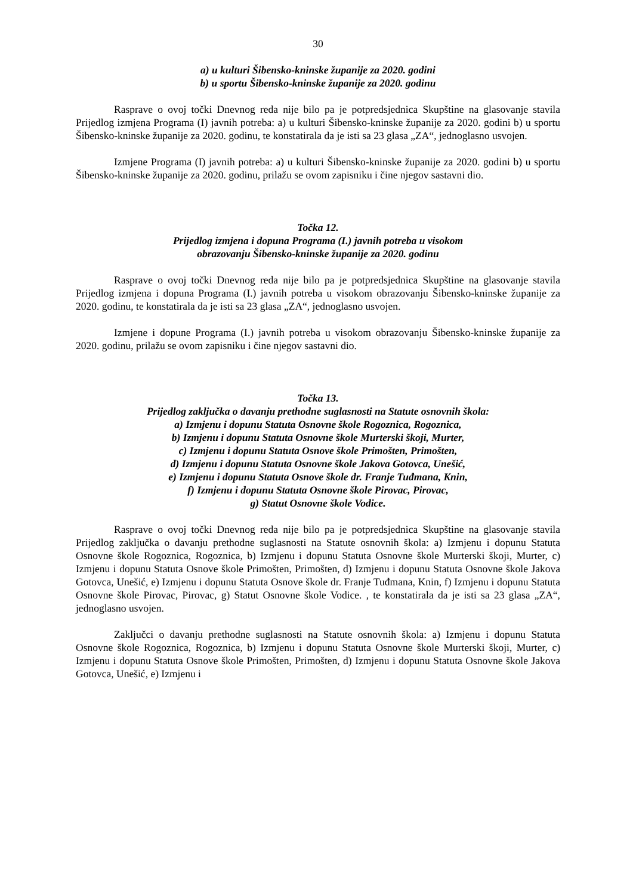30
a) u kulturi Šibensko-kninske županije za 2020. godini
b) u sportu Šibensko-kninske županije za 2020. godinu
Rasprave o ovoj točki Dnevnog reda nije bilo pa je potpredsjednica Skupštine na glasovanje stavila Prijedlog izmjena Programa (I) javnih potreba: a) u kulturi Šibensko-kninske županije za 2020. godini b) u sportu Šibensko-kninske županije za 2020. godinu, te konstatirala da je isti sa 23 glasa „ZA“, jednoglasno usvojen.
Izmjene Programa (I) javnih potreba: a) u kulturi Šibensko-kninske županije za 2020. godini b) u sportu Šibensko-kninske županije za 2020. godinu, prilažu se ovom zapisniku i čine njegov sastavni dio.
Točka 12.
Prijedlog izmjena i dopuna Programa (I.) javnih potreba u visokom
obrazovanju Šibensko-kninske županije za 2020. godinu
Rasprave o ovoj točki Dnevnog reda nije bilo pa je potpredsjednica Skupštine na glasovanje stavila Prijedlog izmjena i dopuna Programa (I.) javnih potreba u visokom obrazovanju Šibensko-kninske županije za 2020. godinu, te konstatirala da je isti sa 23 glasa „ZA“, jednoglasno usvojen.
Izmjene i dopune Programa (I.) javnih potreba u visokom obrazovanju Šibensko-kninske županije za 2020. godinu, prilažu se ovom zapisniku i čine njegov sastavni dio.
Točka 13.
Prijedlog zaključka o davanju prethodne suglasnosti na Statute osnovnih škola:
a) Izmjenu i dopunu Statuta Osnovne škole Rogoznica, Rogoznica,
b) Izmjenu i dopunu Statuta Osnovne škole Murterski škoji, Murter,
c) Izmjenu i dopunu Statuta Osnove škole Primošten, Primošten,
d) Izmjenu i dopunu Statuta Osnovne škole Jakova Gotovca, Unešić,
e) Izmjenu i dopunu Statuta Osnove škole dr. Franje Tuđmana, Knin,
f) Izmjenu i dopunu Statuta Osnovne škole Pirovac, Pirovac,
g) Statut Osnovne škole Vodice.
Rasprave o ovoj točki Dnevnog reda nije bilo pa je potpredsjednica Skupštine na glasovanje stavila Prijedlog zaključka o davanju prethodne suglasnosti na Statute osnovnih škola: a) Izmjenu i dopunu Statuta Osnovne škole Rogoznica, Rogoznica, b) Izmjenu i dopunu Statuta Osnovne škole Murterski škoji, Murter, c) Izmjenu i dopunu Statuta Osnove škole Primošten, Primošten, d) Izmjenu i dopunu Statuta Osnovne škole Jakova Gotovca, Unešić, e) Izmjenu i dopunu Statuta Osnove škole dr. Franje Tuđmana, Knin, f) Izmjenu i dopunu Statuta Osnovne škole Pirovac, Pirovac, g) Statut Osnovne škole Vodice. , te konstatirala da je isti sa 23 glasa „ZA“, jednoglasno usvojen.
Zaključci o davanju prethodne suglasnosti na Statute osnovnih škola: a) Izmjenu i dopunu Statuta Osnovne škole Rogoznica, Rogoznica, b) Izmjenu i dopunu Statuta Osnovne škole Murterski škoji, Murter, c) Izmjenu i dopunu Statuta Osnove škole Primošten, Primošten, d) Izmjenu i dopunu Statuta Osnovne škole Jakova Gotovca, Unešić, e) Izmjenu i